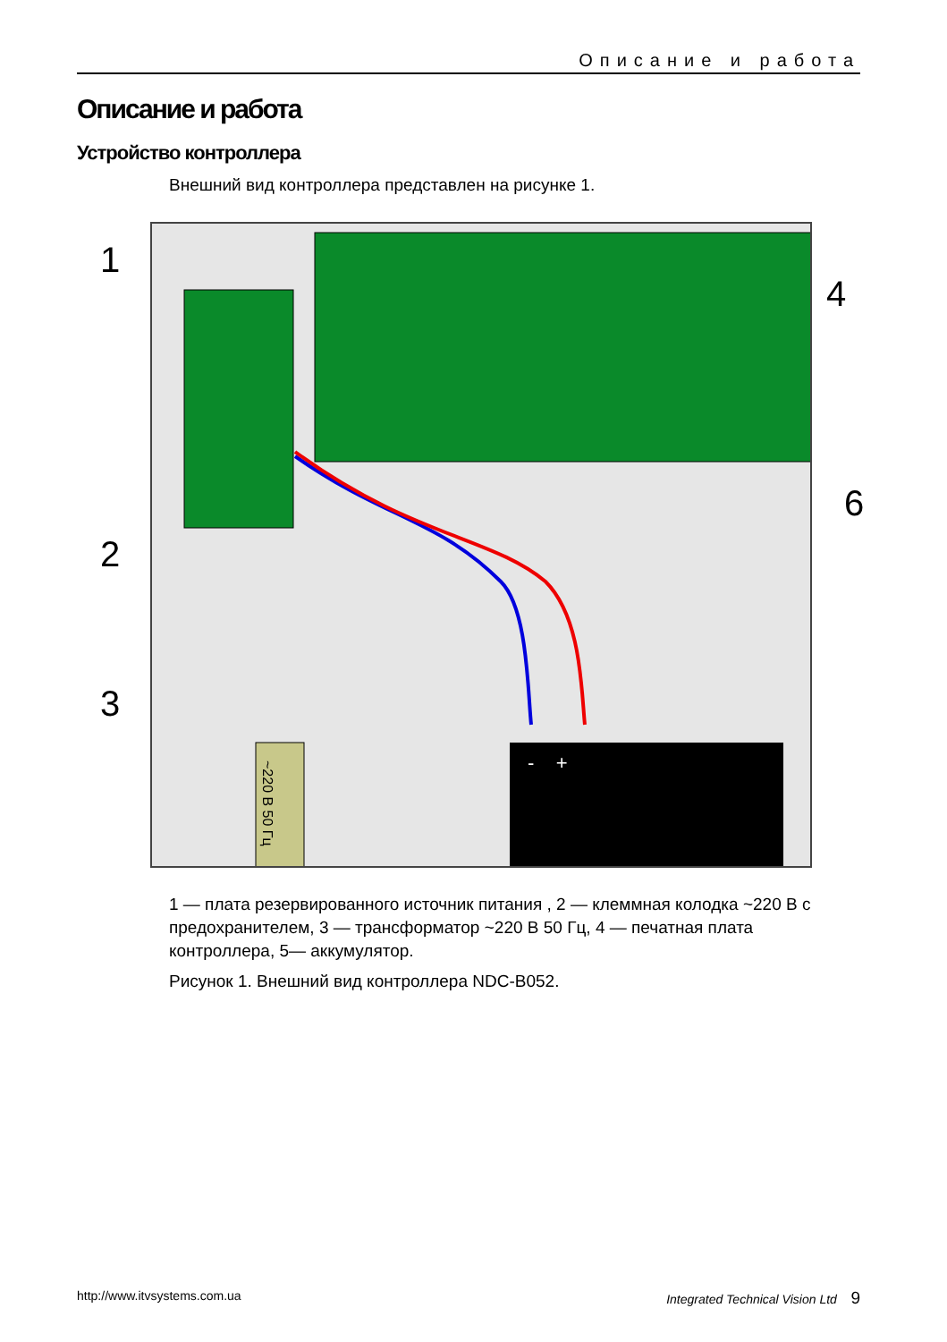Описание и работа
Описание и работа
Устройство контроллера
Внешний вид контроллера представлен на рисунке 1.
- +
~220 В 50 Гц
1
2
3
4
6
1 — плата резервированного источник питания , 2 — клеммная колодка ~220 В с предохранителем, 3 — трансформатор ~220 В 50 Гц, 4 — печатная плата контроллера, 5— аккумулятор.
Рисунок 1. Внешний вид контроллера NDC-B052.
http://www.itvsystems.com.ua Integrated Technical Vision Ltd 9